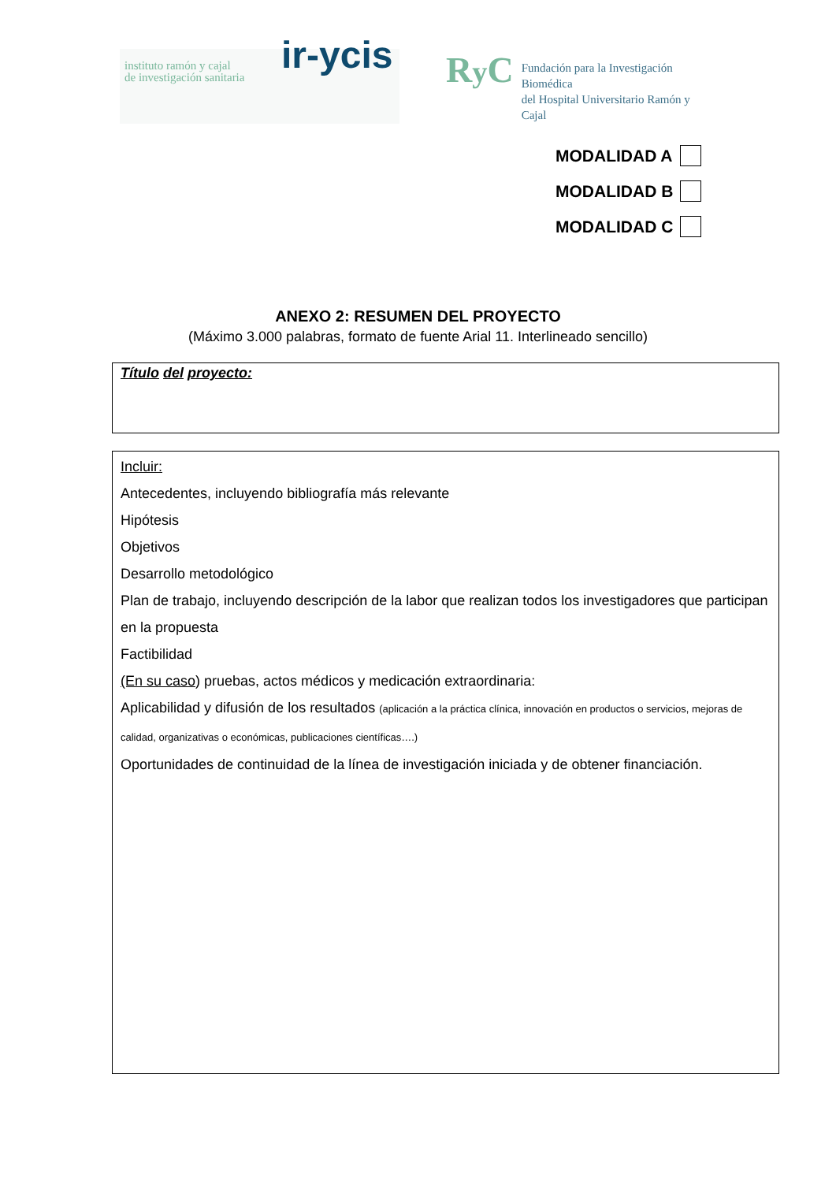instituto ramón y cajal
de investigación sanitaria
ir-ycis
Ry C
Fundación para la Investigación Biomédica
del Hospital Universitario Ramón y Cajal
MODALIDAD A
MODALIDAD B
MODALIDAD C
ANEXO 2: RESUMEN DEL PROYECTO
(Máximo 3.000 palabras, formato de fuente Arial 11. Interlineado sencillo)
Título del proyecto:
Incluir:
Antecedentes, incluyendo bibliografía más relevante
Hipótesis
Objetivos
Desarrollo metodológico
Plan de trabajo, incluyendo descripción de la labor que realizan todos los investigadores que participan en la propuesta
Factibilidad
(En su caso) pruebas, actos médicos y medicación extraordinaria:
Aplicabilidad y difusión de los resultados (aplicación a la práctica clínica, innovación en productos o servicios, mejoras de calidad, organizativas o económicas, publicaciones científicas….)
Oportunidades de continuidad de la línea de investigación iniciada y de obtener financiación.